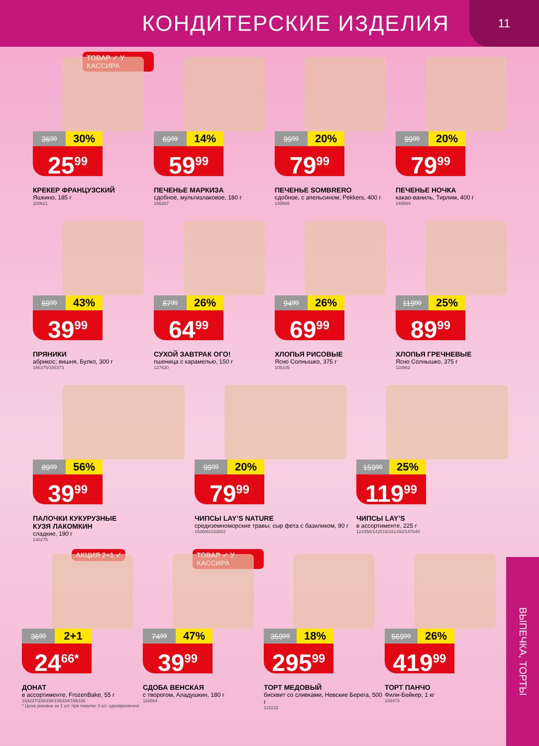КОНДИТЕРСКИЕ ИЗДЕЛИЯ
11
ТОВАР ✓ У КАССИРА
36<sup>99</sup>
30%
25<sup>99</sup>
КРЕКЕР ФРАНЦУЗСКИЙ
Яшкино, 185 г
100621
69<sup>99</sup>
14%
59<sup>99</sup>
ПЕЧЕНЬЕ МАРКИЗА
сдобное, мультизлаковое, 180 г
156267
99<sup>99</sup>
20%
79<sup>99</sup>
ПЕЧЕНЬЕ SOMBRERO
сдобное, с апельсином, Pekkers, 400 г
149566
99<sup>99</sup>
20%
79<sup>99</sup>
ПЕЧЕНЬЕ НОЧКА
какао-ваниль, Тирлим, 400 г
149564
69<sup>99</sup>
43%
39<sup>99</sup>
ПРЯНИКИ
абрикос; вишня, Булко, 300 г
156375/156373
87<sup>99</sup>
26%
64<sup>99</sup>
СУХОЙ ЗАВТРАК ОГО!
пшеница с карамелью, 150 г
127620
94<sup>99</sup>
26%
69<sup>99</sup>
ХЛОПЬЯ РИСОВЫЕ
Ясно Солнышко, 375 г
108105
119<sup>99</sup>
25%
89<sup>99</sup>
ХЛОПЬЯ ГРЕЧНЕВЫЕ
Ясно Солнышко, 375 г
118962
89<sup>99</sup>
56%
39<sup>99</sup>
ПАЛОЧКИ КУКУРУЗНЫЕ
КУЗЯ ЛАКОМКИН
сладкие, 190 г
140275
99<sup>99</sup>
20%
79<sup>99</sup>
ЧИПСЫ LAY’S NATURE
средиземноморские травы; сыр фета с базиликом, 90 г
153600/153602
159<sup>99</sup>
25%
119<sup>99</sup>
ЧИПСЫ LAY’S
в ассортименте, 225 г
124358/142515/151492/147040
АКЦИЯ 2+1 ✓
36<sup>99</sup>
2+1
24<sup>66*</sup>
ДОНАТ
в ассортименте, FrozenBake, 55 г
153237/156338/156334/156336
* Цена указана за 1 шт. при покупке 3 шт. одновременно
ТОВАР ✓ У КАССИРА
74<sup>99</sup>
47%
39<sup>99</sup>
СДОБА ВЕНСКАЯ
с творогом, Аладушкин, 180 г
116564
359<sup>99</sup>
18%
295<sup>99</sup>
ТОРТ МЕДОВЫЙ
бисквит со сливками, Невские Берега, 500 г
121132
569<sup>99</sup>
26%
419<sup>99</sup>
ТОРТ ПАНЧО
Фили-Бейкер, 1 кг
104473
ВЫПЕЧКА, ТОРТЫ